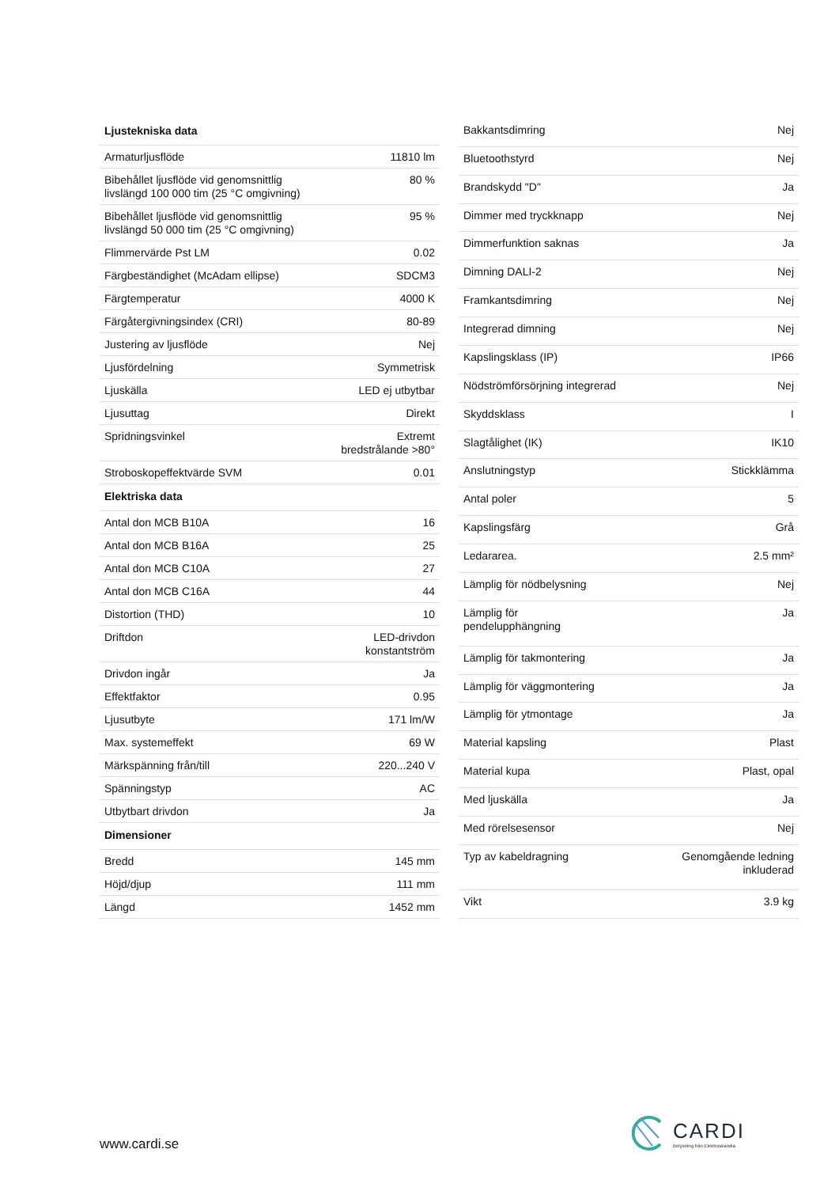| Ljustekniska data | |
| --- | --- |
| Armaturljusflöde | 11810 lm |
| Bibehållet ljusflöde vid genomsnittlig livslängd 100 000 tim (25 °C omgivning) | 80 % |
| Bibehållet ljusflöde vid genomsnittlig livslängd 50 000 tim (25 °C omgivning) | 95 % |
| Flimmervärde Pst LM | 0.02 |
| Färgbeständighet (McAdam ellipse) | SDCM3 |
| Färgtemperatur | 4000 K |
| Färgåtergivningsindex (CRI) | 80-89 |
| Justering av ljusflöde | Nej |
| Ljusfördelning | Symmetrisk |
| Ljuskälla | LED ej utbytbar |
| Ljusuttag | Direkt |
| Spridningsvinkel | Extremt bredstrålande >80° |
| Stroboskopeffektvärde SVM | 0.01 |
| Elektriska data | |
| Antal don MCB B10A | 16 |
| Antal don MCB B16A | 25 |
| Antal don MCB C10A | 27 |
| Antal don MCB C16A | 44 |
| Distortion (THD) | 10 |
| Driftdon | LED-drivdon konstantström |
| Drivdon ingår | Ja |
| Effektfaktor | 0.95 |
| Ljusutbyte | 171 lm/W |
| Max. systemeffekt | 69 W |
| Märkspänning från/till | 220...240 V |
| Spänningstyp | AC |
| Utbytbart drivdon | Ja |
| Dimensioner | |
| Bredd | 145 mm |
| Höjd/djup | 111 mm |
| Längd | 1452 mm |
| Bakkantsdimring | Nej |
| Bluetoothstyrd | Nej |
| Brandskydd "D" | Ja |
| Dimmer med tryckknapp | Nej |
| Dimmerfunktion saknas | Ja |
| Dimning DALI-2 | Nej |
| Framkantsdimring | Nej |
| Integrerad dimning | Nej |
| Kapslingsklass (IP) | IP66 |
| Nödströmförsörjning integrerad | Nej |
| Skyddsklass | I |
| Slagtålighet (IK) | IK10 |
| Anslutningstyp | Stickklämma |
| Antal poler | 5 |
| Kapslingsfärg | Grå |
| Ledararea. | 2.5 mm² |
| Lämplig för nödbelysning | Nej |
| Lämplig för pendelupphängning | Ja |
| Lämplig för takmontering | Ja |
| Lämplig för väggmontering | Ja |
| Lämplig för ytmontage | Ja |
| Material kapsling | Plast |
| Material kupa | Plast, opal |
| Med ljuskälla | Ja |
| Med rörelsesensor | Nej |
| Typ av kabeldragning | Genomgående ledning inkluderad |
| Vikt | 3.9 kg |
www.cardi.se
CARDI
Belysning från Elektroskandia